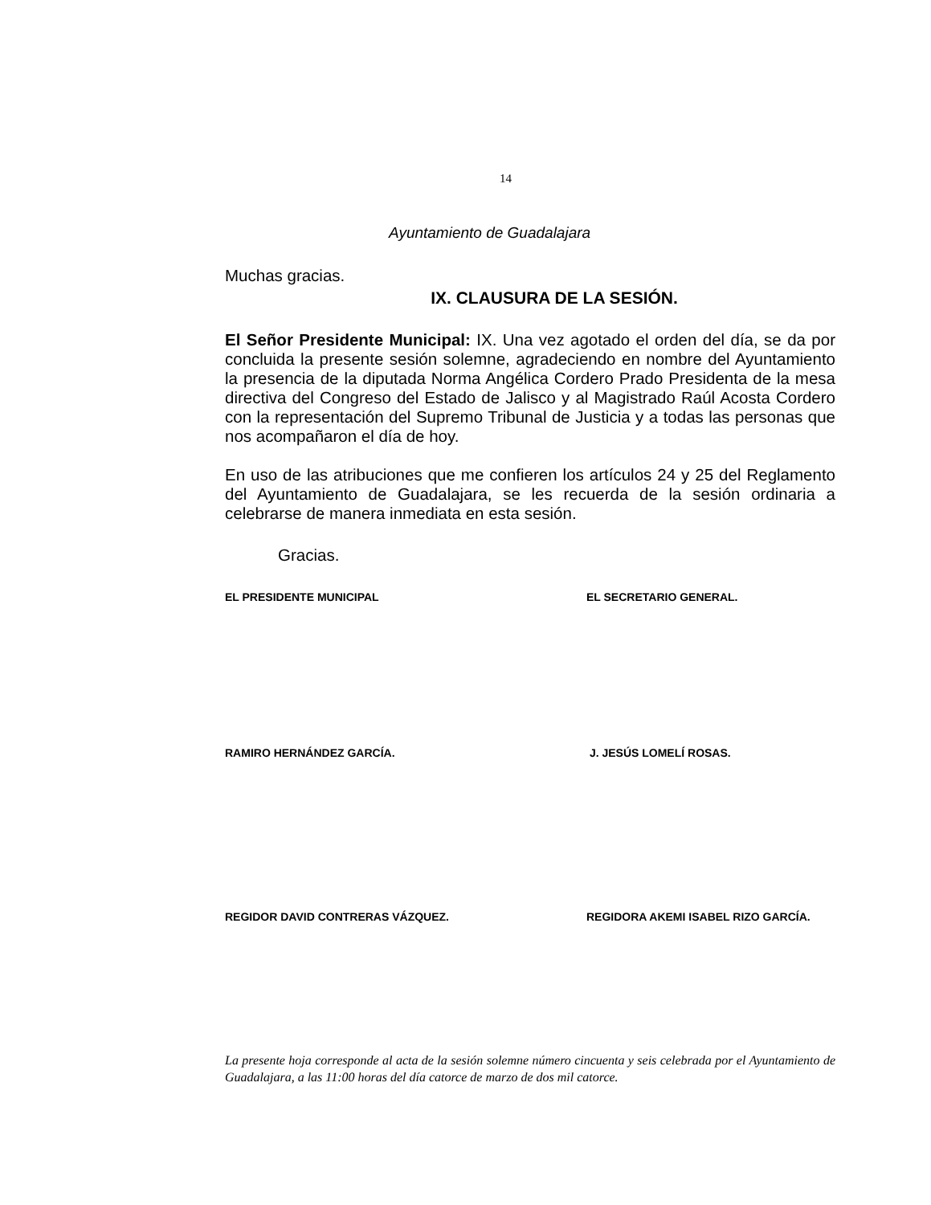14
Ayuntamiento de Guadalajara
Muchas gracias.
IX. CLAUSURA DE LA SESIÓN.
El Señor Presidente Municipal: IX. Una vez agotado el orden del día, se da por concluida la presente sesión solemne, agradeciendo en nombre del Ayuntamiento la presencia de la diputada Norma Angélica Cordero Prado Presidenta de la mesa directiva del Congreso del Estado de Jalisco y al Magistrado Raúl Acosta Cordero con la representación del Supremo Tribunal de Justicia y a todas las personas que nos acompañaron el día de hoy.
En uso de las atribuciones que me confieren los artículos 24 y 25 del Reglamento del Ayuntamiento de Guadalajara, se les recuerda de la sesión ordinaria a celebrarse de manera inmediata en esta sesión.
Gracias.
EL PRESIDENTE MUNICIPAL EL SECRETARIO GENERAL.
RAMIRO HERNÁNDEZ GARCÍA. J. JESÚS LOMELÍ ROSAS.
REGIDOR DAVID CONTRERAS VÁZQUEZ. REGIDORA AKEMI ISABEL RIZO GARCÍA.
La presente hoja corresponde al acta de la sesión solemne número cincuenta y seis celebrada por el Ayuntamiento de Guadalajara, a las 11:00 horas del día catorce de marzo de dos mil catorce.